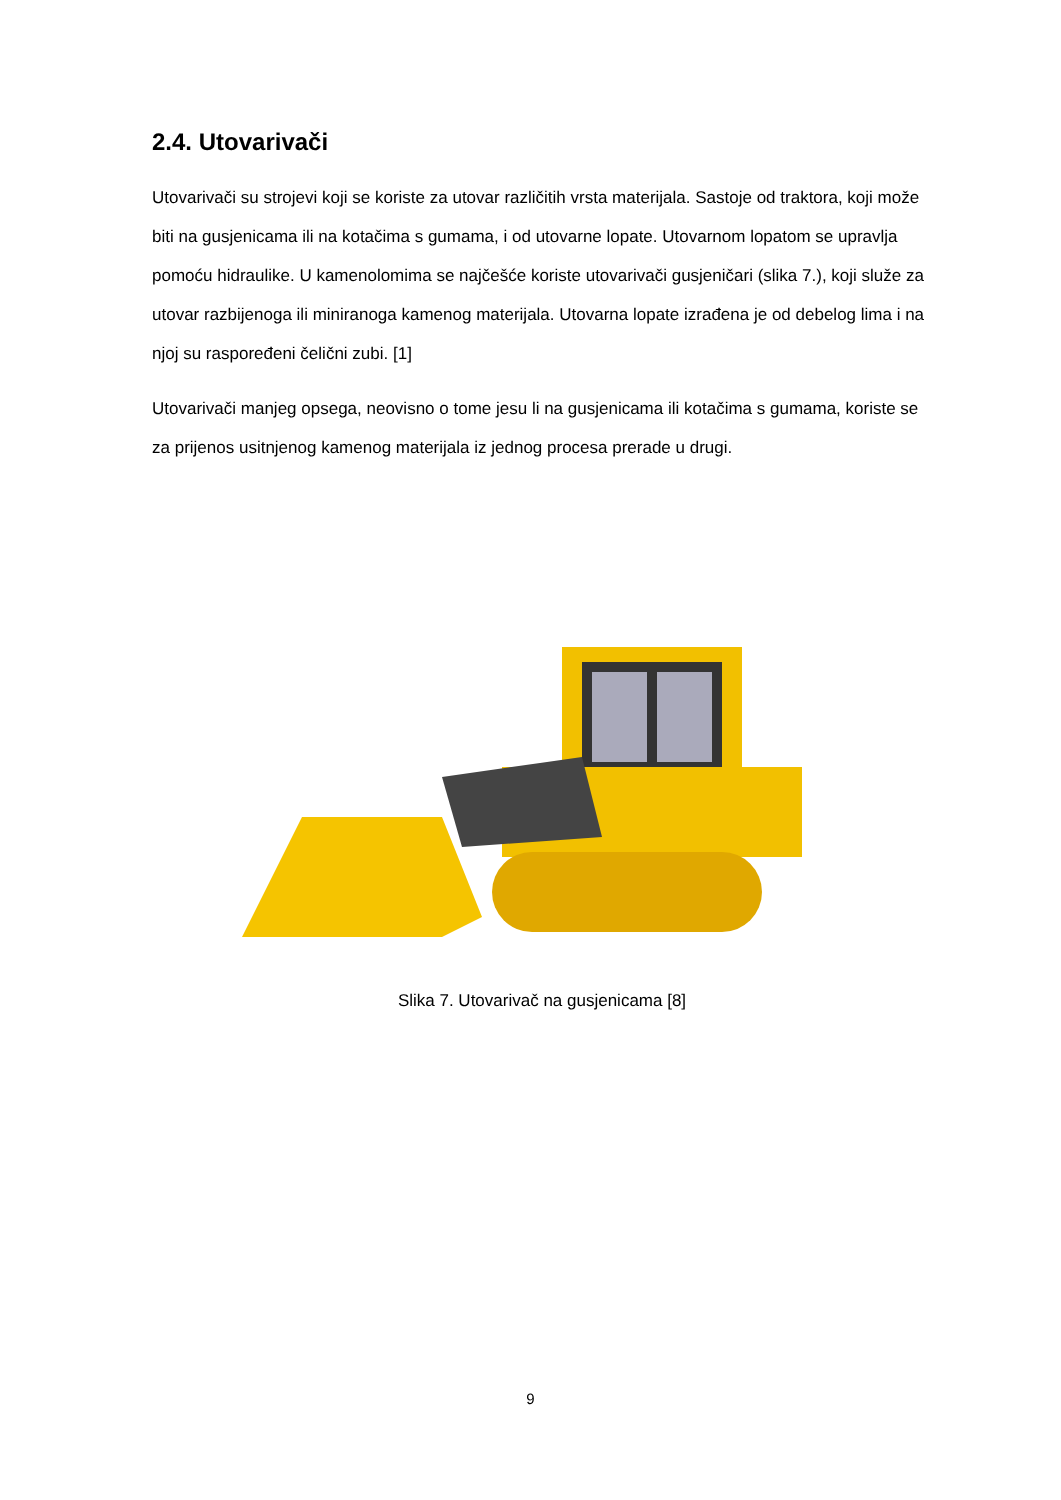2.4. Utovarivači
Utovarivači su strojevi koji se koriste za utovar različitih vrsta materijala. Sastoje od traktora, koji može biti na gusjenicama ili na kotačima s gumama, i od utovarne lopate. Utovarnom lopatom se upravlja pomoću hidraulike. U kamenolomima se najčešće koriste utovarivači gusjeničari (slika 7.), koji služe za utovar razbijenoga ili miniranoga kamenog materijala. Utovarna lopate izrađena je od debelog lima i na njoj su raspoređeni čelični zubi. [1]
Utovarivači manjeg opsega, neovisno o tome jesu li na gusjenicama ili kotačima s gumama, koriste se za prijenos usitnjenog kamenog materijala iz jednog procesa prerade u drugi.
Slika 7. Utovarivač na gusjenicama [8]
9